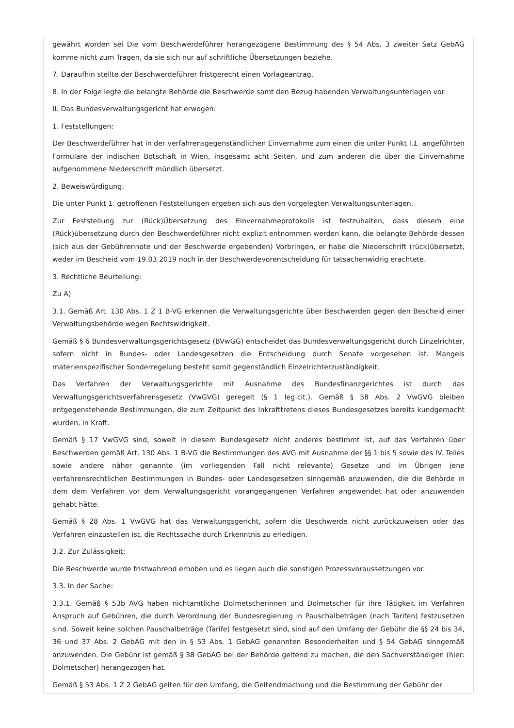gewährt worden sei Die vom Beschwerdeführer herangezogene Bestimmung des § 54 Abs. 3 zweiter Satz GebAG komme nicht zum Tragen, da sie sich nur auf schriftliche Übersetzungen beziehe.
7. Daraufhin stellte der Beschwerdeführer fristgerecht einen Vorlageantrag.
8. In der Folge legte die belangte Behörde die Beschwerde samt den Bezug habenden Verwaltungsunterlagen vor.
II. Das Bundesverwaltungsgericht hat erwogen:
1. Feststellungen:
Der Beschwerdeführer hat in der verfahrensgegenständlichen Einvernahme zum einen die unter Punkt I.1. angeführten Formulare der indischen Botschaft in Wien, insgesamt acht Seiten, und zum anderen die über die Einvernahme aufgenommene Niederschrift mündlich übersetzt.
2. Beweiswürdigung:
Die unter Punkt 1. getroffenen Feststellungen ergeben sich aus den vorgelegten Verwaltungsunterlagen.
Zur Feststellung zur (Rück)Übersetzung des Einvernahmeprotokolls ist festzuhalten, dass diesem eine (Rück)übersetzung durch den Beschwerdeführer nicht explizit entnommen werden kann, die belangte Behörde dessen (sich aus der Gebührennote und der Beschwerde ergebenden) Vorbringen, er habe die Niederschrift (rück)übersetzt, weder im Bescheid vom 19.03.2019 noch in der Beschwerdevorentscheidung für tatsachenwidrig erachtete.
3. Rechtliche Beurteilung:
Zu A)
3.1. Gemäß Art. 130 Abs. 1 Z 1 B-VG erkennen die Verwaltungsgerichte über Beschwerden gegen den Bescheid einer Verwaltungsbehörde wegen Rechtswidrigkeit.
Gemäß § 6 Bundesverwaltungsgerichtsgesetz (BVwGG) entscheidet das Bundesverwaltungsgericht durch Einzelrichter, sofern nicht in Bundes- oder Landesgesetzen die Entscheidung durch Senate vorgesehen ist. Mangels materienspezifischer Sonderregelung besteht somit gegenständlich Einzelrichterzuständigkeit.
Das Verfahren der Verwaltungsgerichte mit Ausnahme des Bundesfinanzgerichtes ist durch das Verwaltungsgerichtsverfahrensgesetz (VwGVG) geregelt (§ 1 leg.cit.). Gemäß § 58 Abs. 2 VwGVG bleiben entgegenstehende Bestimmungen, die zum Zeitpunkt des Inkrafttretens dieses Bundesgesetzes bereits kundgemacht wurden, in Kraft.
Gemäß § 17 VwGVG sind, soweit in diesem Bundesgesetz nicht anderes bestimmt ist, auf das Verfahren über Beschwerden gemäß Art. 130 Abs. 1 B-VG die Bestimmungen des AVG mit Ausnahme der §§ 1 bis 5 sowie des IV. Teiles sowie andere näher genannte (im vorliegenden Fall nicht relevante) Gesetze und im Übrigen jene verfahrensrechtlichen Bestimmungen in Bundes- oder Landesgesetzen sinngemäß anzuwenden, die die Behörde in dem dem Verfahren vor dem Verwaltungsgericht vorangegangenen Verfahren angewendet hat oder anzuwenden gehabt hätte.
Gemäß § 28 Abs. 1 VwGVG hat das Verwaltungsgericht, sofern die Beschwerde nicht zurückzuweisen oder das Verfahren einzustellen ist, die Rechtssache durch Erkenntnis zu erledigen.
3.2. Zur Zulässigkeit:
Die Beschwerde wurde fristwahrend erhoben und es liegen auch die sonstigen Prozessvoraussetzungen vor.
3.3. In der Sache:
3.3.1. Gemäß § 53b AVG haben nichtamtliche Dolmetscherinnen und Dolmetscher für ihre Tätigkeit im Verfahren Anspruch auf Gebühren, die durch Verordnung der Bundesregierung in Pauschalbeträgen (nach Tarifen) festzusetzen sind. Soweit keine solchen Pauschalbeträge (Tarife) festgesetzt sind, sind auf den Umfang der Gebühr die §§ 24 bis 34, 36 und 37 Abs. 2 GebAG mit den in § 53 Abs. 1 GebAG genannten Besonderheiten und § 54 GebAG sinngemäß anzuwenden. Die Gebühr ist gemäß § 38 GebAG bei der Behörde geltend zu machen, die den Sachverständigen (hier: Dolmetscher) herangezogen hat.
Gemäß § 53 Abs. 1 Z 2 GebAG gelten für den Umfang, die Geltendmachung und die Bestimmung der Gebühr der